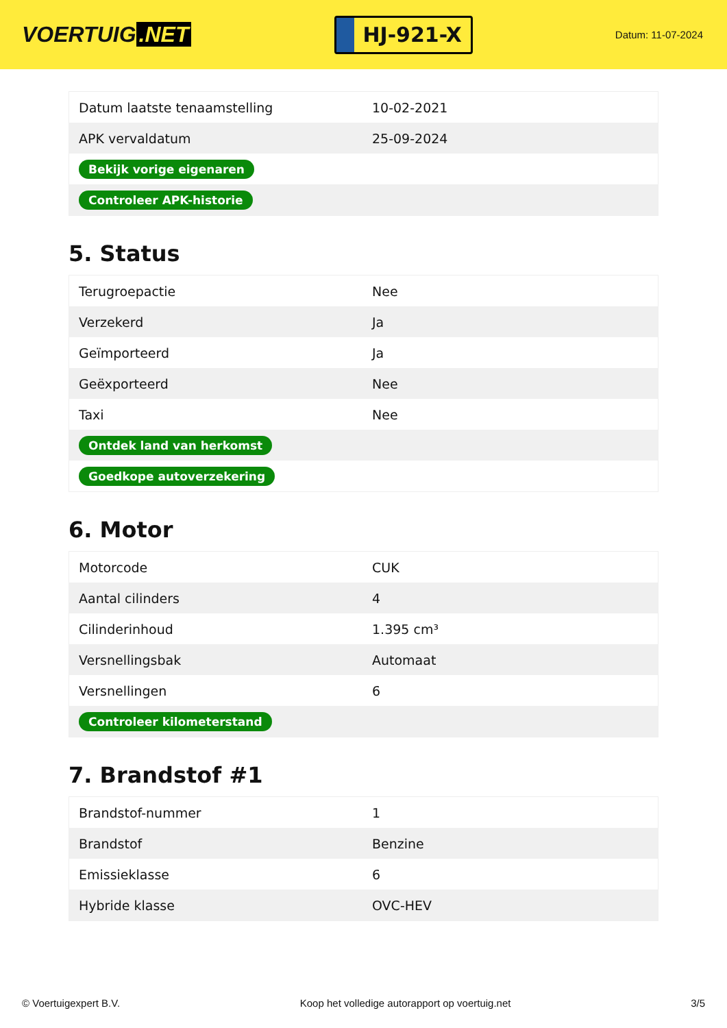VOERTUIG.NET
HJ-921-X
Datum: 11-07-2024
| Datum laatste tenaamstelling | 10-02-2021 |
| APK vervaldatum | 25-09-2024 |
| Bekijk vorige eigenaren | |
| Controleer APK-historie | |
5. Status
| Terugroepactie | Nee |
| Verzekerd | Ja |
| Geïmporteerd | Ja |
| Geëxporteerd | Nee |
| Taxi | Nee |
| Ontdek land van herkomst | |
| Goedkope autoverzekering | |
6. Motor
| Motorcode | CUK |
| Aantal cilinders | 4 |
| Cilinderinhoud | 1.395 cm³ |
| Versnellingsbak | Automaat |
| Versnellingen | 6 |
| Controleer kilometerstand | |
7. Brandstof #1
| Brandstof-nummer | 1 |
| Brandstof | Benzine |
| Emissieklasse | 6 |
| Hybride klasse | OVC-HEV |
© Voertuigexpert B.V. Koop het volledige autorapport op voertuig.net 3/5